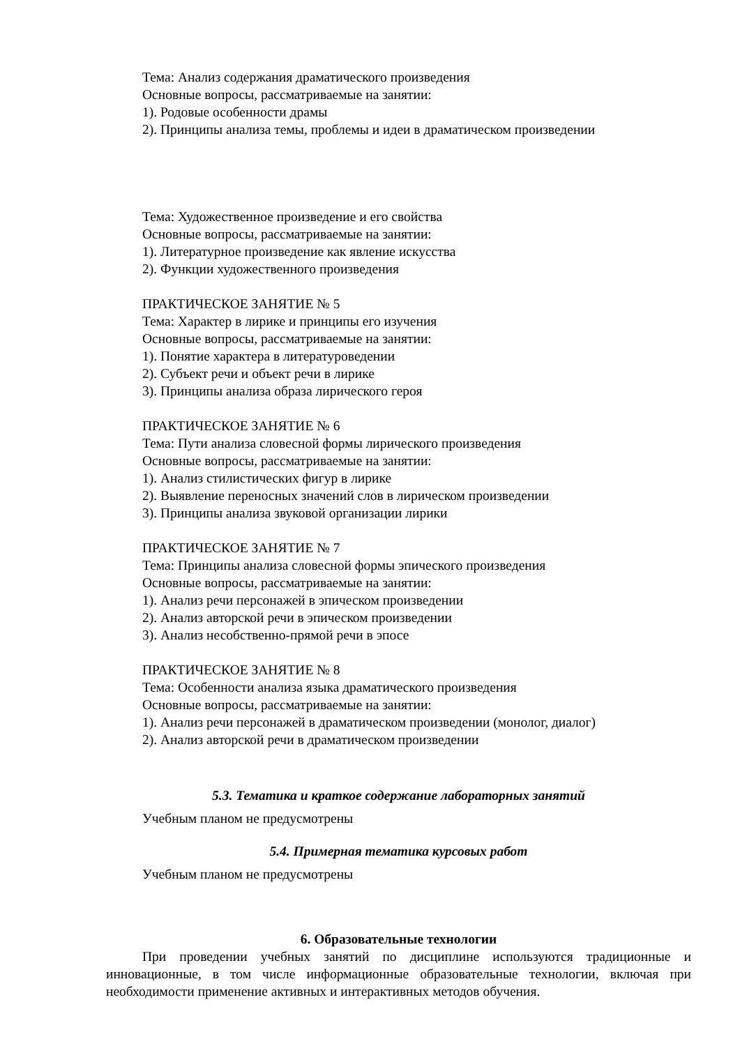Тема: Анализ содержания драматического произведения
Основные вопросы, рассматриваемые на занятии:
1). Родовые особенности драмы
2). Принципы анализа темы, проблемы и идеи в драматическом произведении
Тема: Художественное произведение и его свойства
Основные вопросы, рассматриваемые на занятии:
1). Литературное произведение как явление искусства
2). Функции художественного произведения
ПРАКТИЧЕСКОЕ ЗАНЯТИЕ № 5
Тема: Характер в лирике и принципы его изучения
Основные вопросы, рассматриваемые на занятии:
1). Понятие характера в литературоведении
2). Субъект речи и объект речи в лирике
3). Принципы анализа образа лирического героя
ПРАКТИЧЕСКОЕ ЗАНЯТИЕ № 6
Тема: Пути анализа словесной формы лирического произведения
Основные вопросы, рассматриваемые на занятии:
1). Анализ стилистических фигур в лирике
2). Выявление переносных значений слов в лирическом произведении
3). Принципы анализа звуковой организации лирики
ПРАКТИЧЕСКОЕ ЗАНЯТИЕ № 7
Тема: Принципы анализа словесной формы эпического произведения
Основные вопросы, рассматриваемые на занятии:
1). Анализ речи персонажей в эпическом произведении
2). Анализ авторской речи в эпическом произведении
3). Анализ несобственно-прямой речи в эпосе
ПРАКТИЧЕСКОЕ ЗАНЯТИЕ № 8
Тема: Особенности анализа языка драматического произведения
Основные вопросы, рассматриваемые на занятии:
1). Анализ речи персонажей в драматическом произведении (монолог, диалог)
2). Анализ авторской речи в драматическом произведении
5.3. Тематика и краткое содержание лабораторных занятий
Учебным планом не предусмотрены
5.4. Примерная тематика курсовых работ
Учебным планом не предусмотрены
6. Образовательные технологии
При проведении учебных занятий по дисциплине используются традиционные и инновационные, в том числе информационные образовательные технологии, включая при необходимости применение активных и интерактивных методов обучения.